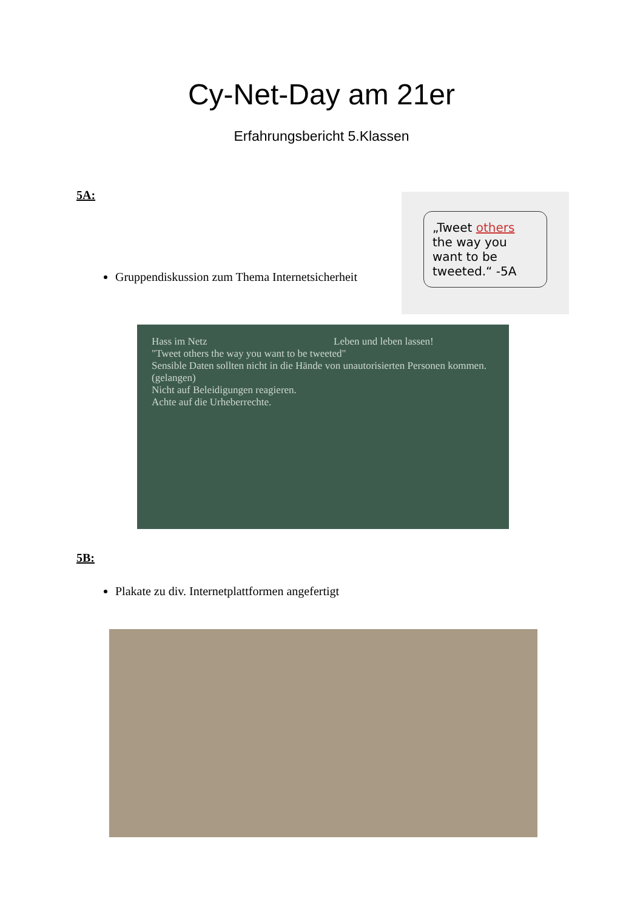Cy-Net-Day am 21er
Erfahrungsbericht 5.Klassen
5A:
Gruppendiskussion zum Thema Internetsicherheit
„Tweet others the way you want to be tweeted.“ -5A
Hass im Netz
"Tweet others the way you want to be tweeted"
Sensible Daten sollten nicht in die Hände von unautorisierten Personen kommen. (gelangen)
Nicht auf Beleidigungen reagieren.
Achte auf die Urheberrechte.
Leben und leben lassen!
5B:
Plakate zu div. Internetplattformen angefertigt